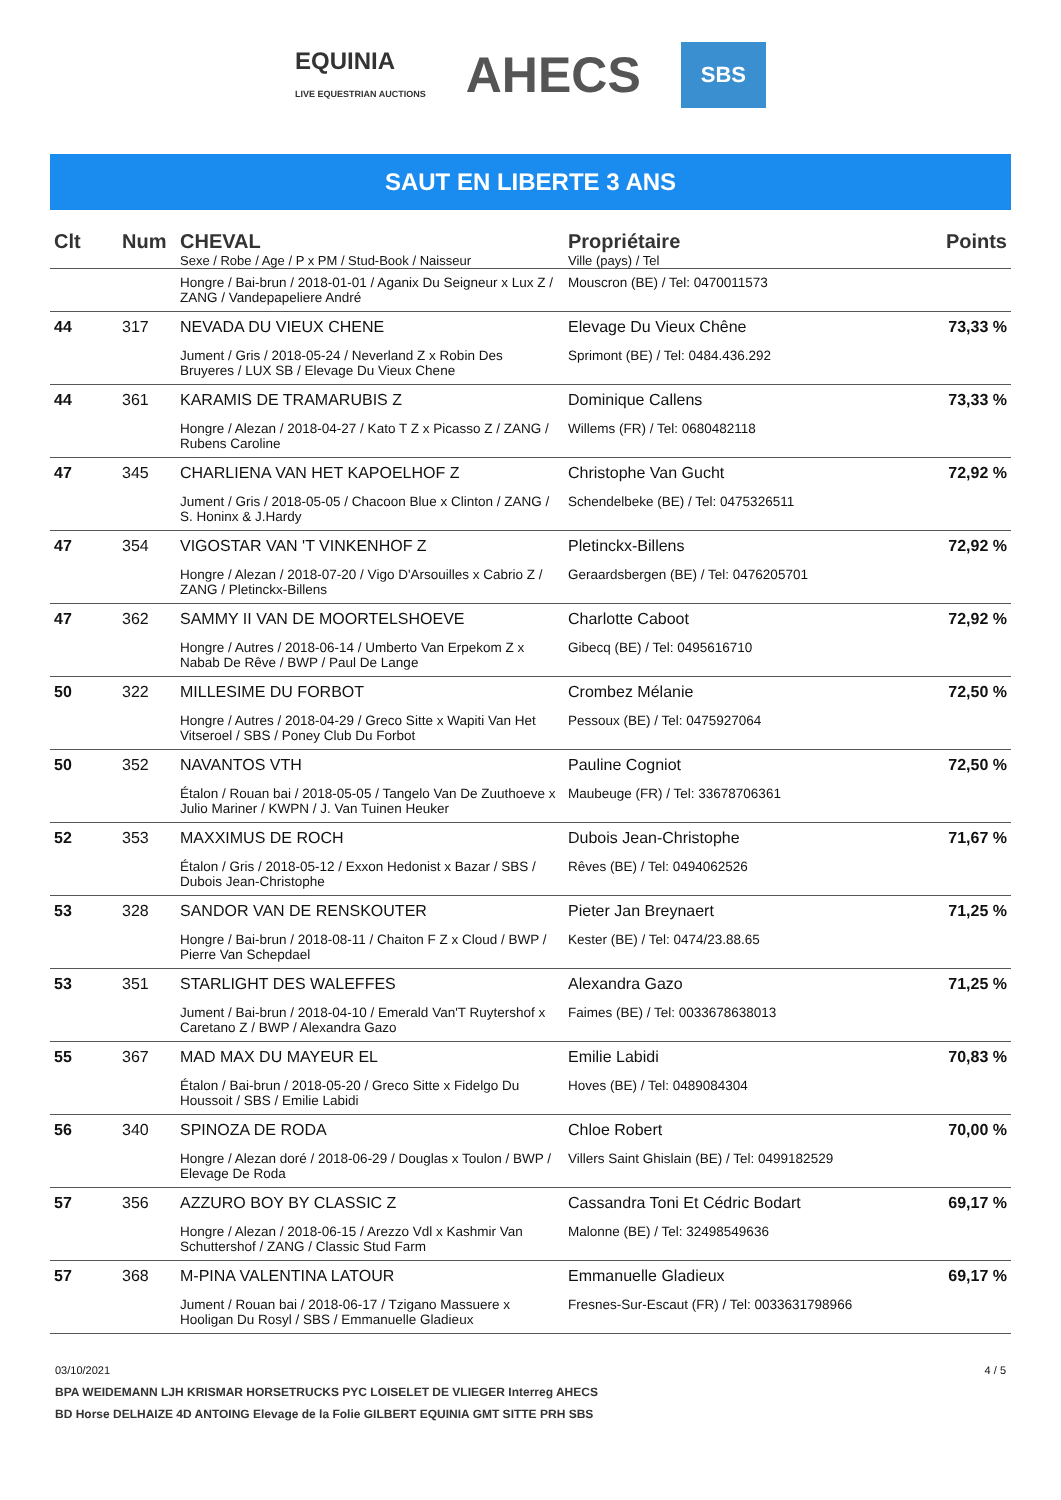EQUINIA
LIVE EQUESTRIAN AUCTIONS AHECS SBS
SAUT EN LIBERTE 3 ANS
| Clt | Num | CHEVAL Sexe / Robe / Age / P x PM / Stud-Book / Naisseur | Propriétaire Ville (pays) / Tel | Points |
| --- | --- | --- | --- | --- |
| | | Hongre / Bai-brun / 2018-01-01 / Aganix Du Seigneur x Lux Z / ZANG / Vandepapeliere André | Mouscron (BE) / Tel: 0470011573 | |
| 44 | 317 | NEVADA DU VIEUX CHENE Jument / Gris / 2018-05-24 / Neverland Z x Robin Des Bruyeres / LUX SB / Elevage Du Vieux Chene | Elevage Du Vieux Chêne Sprimont (BE) / Tel: 0484.436.292 | 73,33 % |
| 44 | 361 | KARAMIS DE TRAMARUBIS Z Hongre / Alezan / 2018-04-27 / Kato T Z x Picasso Z / ZANG / Rubens Caroline | Dominique Callens Willems (FR) / Tel: 0680482118 | 73,33 % |
| 47 | 345 | CHARLIENA VAN HET KAPOELHOF Z Jument / Gris / 2018-05-05 / Chacoon Blue x Clinton / ZANG / S. Honinx & J.Hardy | Christophe Van Gucht Schendelbeke (BE) / Tel: 0475326511 | 72,92 % |
| 47 | 354 | VIGOSTAR VAN 'T VINKENHOF Z Hongre / Alezan / 2018-07-20 / Vigo D'Arsouilles x Cabrio Z / ZANG / Pletinckx-Billens | Pletinckx-Billens Geraardsbergen (BE) / Tel: 0476205701 | 72,92 % |
| 47 | 362 | SAMMY II VAN DE MOORTELSHOEVE Hongre / Autres / 2018-06-14 / Umberto Van Erpekom Z x Nabab De Rêve / BWP / Paul De Lange | Charlotte Caboot Gibecq (BE) / Tel: 0495616710 | 72,92 % |
| 50 | 322 | MILLESIME DU FORBOT Hongre / Autres / 2018-04-29 / Greco Sitte x Wapiti Van Het Vitseroel / SBS / Poney Club Du Forbot | Crombez Mélanie Pessoux (BE) / Tel: 0475927064 | 72,50 % |
| 50 | 352 | NAVANTOS VTH Étalon / Rouan bai / 2018-05-05 / Tangelo Van De Zuuthoeve x Julio Mariner / KWPN / J. Van Tuinen Heuker | Pauline Cogniot Maubeuge (FR) / Tel: 33678706361 | 72,50 % |
| 52 | 353 | MAXXIMUS DE ROCH Étalon / Gris / 2018-05-12 / Exxon Hedonist x Bazar / SBS / Dubois Jean-Christophe | Dubois Jean-Christophe Rêves (BE) / Tel: 0494062526 | 71,67 % |
| 53 | 328 | SANDOR VAN DE RENSKOUTER Hongre / Bai-brun / 2018-08-11 / Chaiton F Z x Cloud / BWP / Pierre Van Schepdael | Pieter Jan Breynaert Kester (BE) / Tel: 0474/23.88.65 | 71,25 % |
| 53 | 351 | STARLIGHT DES WALEFFES Jument / Bai-brun / 2018-04-10 / Emerald Van'T Ruytershof x Caretano Z / BWP / Alexandra Gazo | Alexandra Gazo Faimes (BE) / Tel: 0033678638013 | 71,25 % |
| 55 | 367 | MAD MAX DU MAYEUR EL Étalon / Bai-brun / 2018-05-20 / Greco Sitte x Fidelgo Du Houssoit / SBS / Emilie Labidi | Emilie Labidi Hoves (BE) / Tel: 0489084304 | 70,83 % |
| 56 | 340 | SPINOZA DE RODA Hongre / Alezan doré / 2018-06-29 / Douglas x Toulon / BWP / Elevage De Roda | Chloe Robert Villers Saint Ghislain (BE) / Tel: 0499182529 | 70,00 % |
| 57 | 356 | AZZURO BOY BY CLASSIC Z Hongre / Alezan / 2018-06-15 / Arezzo Vdl x Kashmir Van Schuttershof / ZANG / Classic Stud Farm | Cassandra Toni Et Cédric Bodart Malonne (BE) / Tel: 32498549636 | 69,17 % |
| 57 | 368 | M-PINA VALENTINA LATOUR Jument / Rouan bai / 2018-06-17 / Tzigano Massuere x Hooligan Du Rosyl / SBS / Emmanuelle Gladieux | Emmanuelle Gladieux Fresnes-Sur-Escaut (FR) / Tel: 0033631798966 | 69,17 % |
03/10/2021 4 / 5
BPA WEIDEMANN LJH KRISMAR HORSETRUCKS PYC LOISELET DE VLIEGER Interreg AHECS
BD Horse DELHAIZE 4D ANTOING Elevage de la Folie GILBERT EQUINIA GMT SITTE PRH SBS